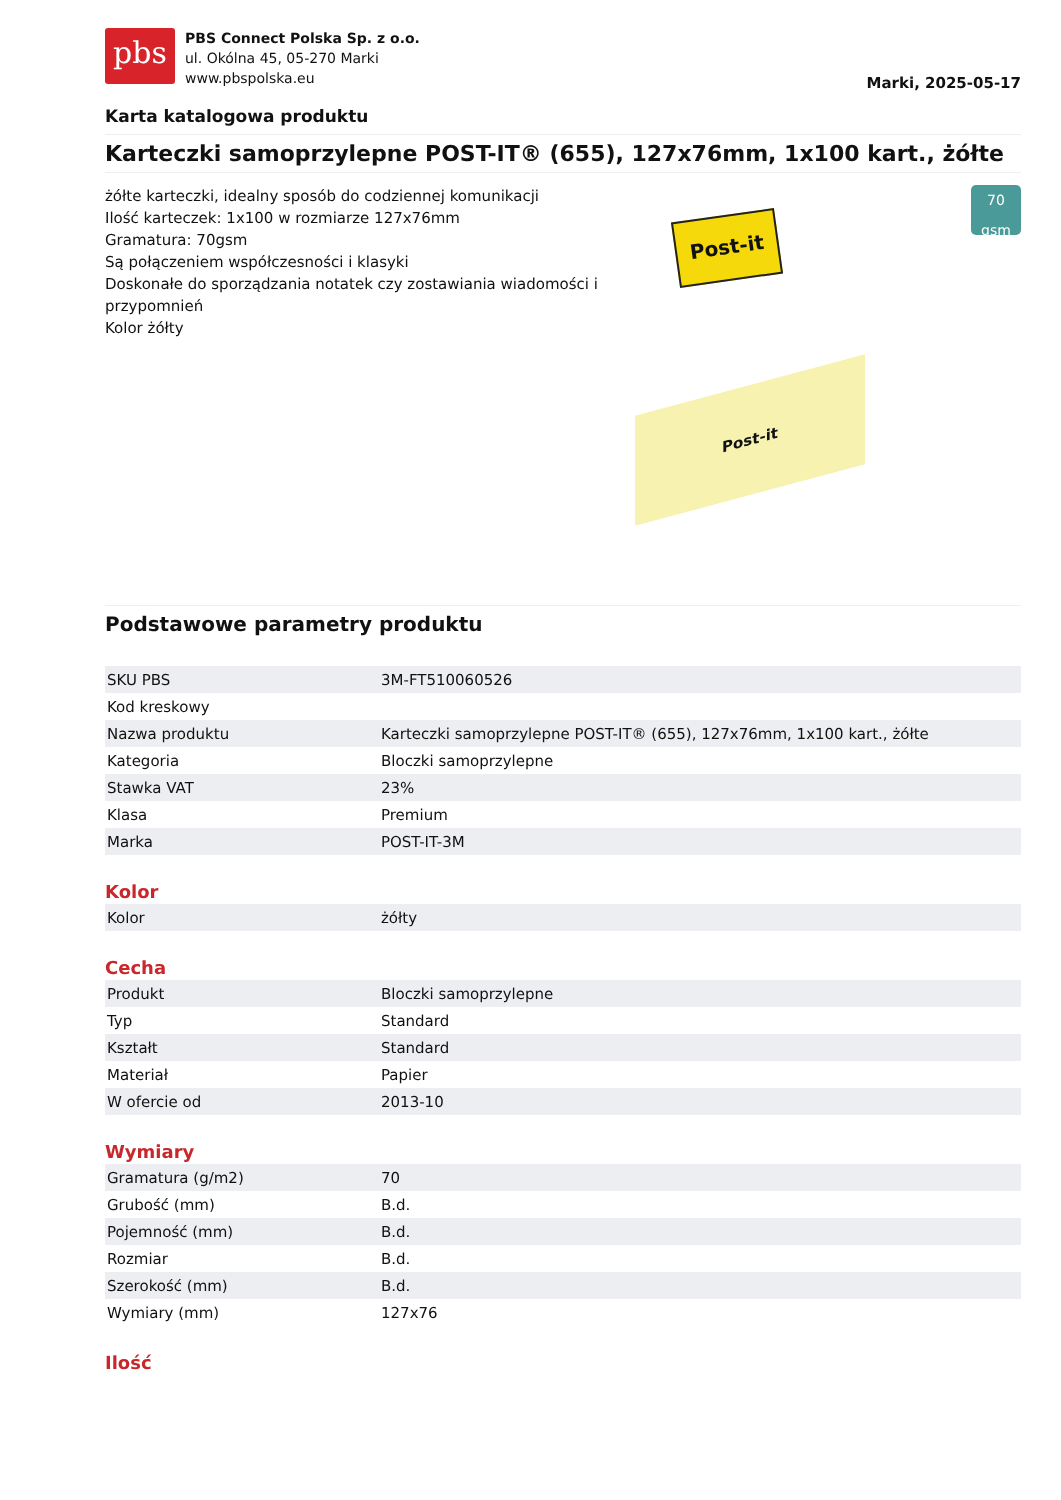pbs
PBS Connect Polska Sp. z o.o.
ul. Okólna 45, 05-270 Marki
www.pbspolska.eu
Marki, 2025-05-17
Karta katalogowa produktu
Karteczki samoprzylepne POST-IT® (655), 127x76mm, 1x100 kart., żółte
żółte karteczki, idealny sposób do codziennej komunikacji
Ilość karteczek: 1x100 w rozmiarze 127x76mm
Gramatura: 70gsm
Są połączeniem współczesności i klasyki
Doskonałe do sporządzania notatek czy zostawiania wiadomości i przypomnień
Kolor żółty
Post-it
70 gsm
Post-it
Podstawowe parametry produktu
| SKU PBS | 3M-FT510060526 |
| Kod kreskowy | |
| Nazwa produktu | Karteczki samoprzylepne POST-IT® (655), 127x76mm, 1x100 kart., żółte |
| Kategoria | Bloczki samoprzylepne |
| Stawka VAT | 23% |
| Klasa | Premium |
| Marka | POST-IT-3M |
Kolor
| Kolor | żółty |
Cecha
| Produkt | Bloczki samoprzylepne |
| Typ | Standard |
| Kształt | Standard |
| Materiał | Papier |
| W ofercie od | 2013-10 |
Wymiary
| Gramatura (g/m2) | 70 |
| Grubość (mm) | B.d. |
| Pojemność (mm) | B.d. |
| Rozmiar | B.d. |
| Szerokość (mm) | B.d. |
| Wymiary (mm) | 127x76 |
Ilość